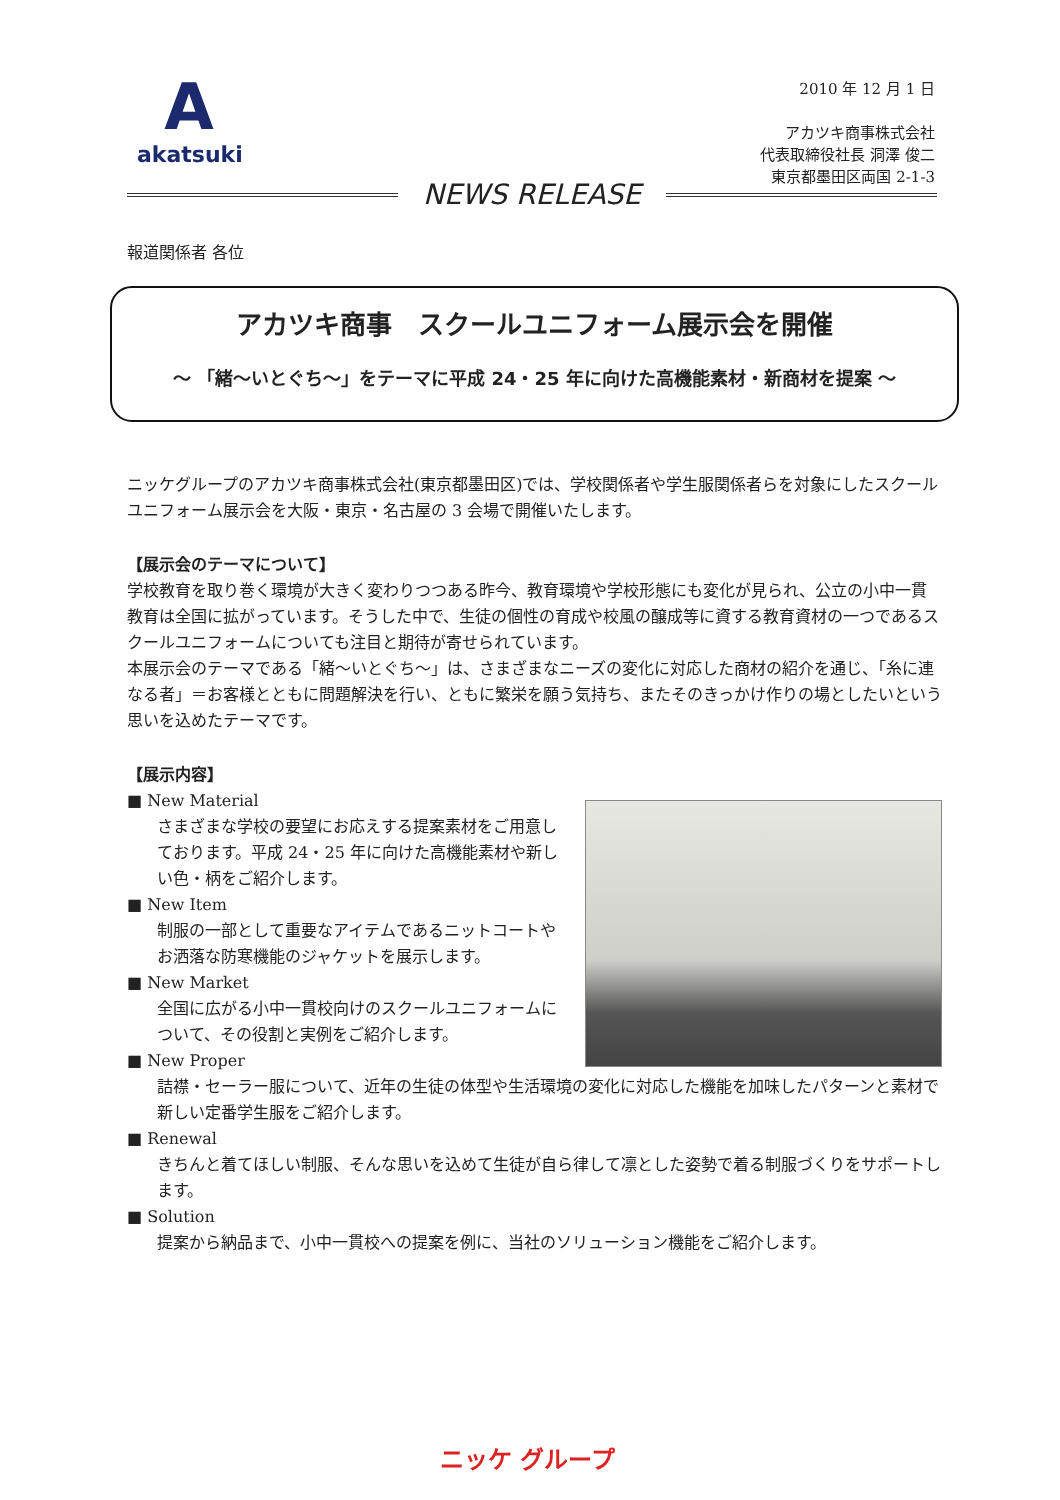A
akatsuki
2010 年 12 月 1 日
アカツキ商事株式会社
代表取締役社長 洞澤 俊二
東京都墨田区両国 2-1-3
NEWS RELEASE
報道関係者 各位
アカツキ商事　スクールユニフォーム展示会を開催
～ 「緒～いとぐち～」をテーマに平成 24・25 年に向けた高機能素材・新商材を提案 ～
ニッケグループのアカツキ商事株式会社(東京都墨田区)では、学校関係者や学生服関係者らを対象にしたスクールユニフォーム展示会を大阪・東京・名古屋の 3 会場で開催いたします。
【展示会のテーマについて】
学校教育を取り巻く環境が大きく変わりつつある昨今、教育環境や学校形態にも変化が見られ、公立の小中一貫教育は全国に拡がっています。そうした中で、生徒の個性の育成や校風の醸成等に資する教育資材の一つであるスクールユニフォームについても注目と期待が寄せられています。
本展示会のテーマである「緒～いとぐち～」は、さまざまなニーズの変化に対応した商材の紹介を通じ、「糸に連なる者」＝お客様とともに問題解決を行い、ともに繁栄を願う気持ち、またそのきっかけ作りの場としたいという思いを込めたテーマです。
【展示内容】
■ New Material
さまざまな学校の要望にお応えする提案素材をご用意しております。平成 24・25 年に向けた高機能素材や新しい色・柄をご紹介します。
■ New Item
制服の一部として重要なアイテムであるニットコートやお洒落な防寒機能のジャケットを展示します。
■ New Market
全国に広がる小中一貫校向けのスクールユニフォームについて、その役割と実例をご紹介します。
■ New Proper
詰襟・セーラー服について、近年の生徒の体型や生活環境の変化に対応した機能を加味したパターンと素材で新しい定番学生服をご紹介します。
■ Renewal
きちんと着てほしい制服、そんな思いを込めて生徒が自ら律して凛とした姿勢で着る制服づくりをサポートします。
■ Solution
提案から納品まで、小中一貫校への提案を例に、当社のソリューション機能をご紹介します。
ニッケ グループ